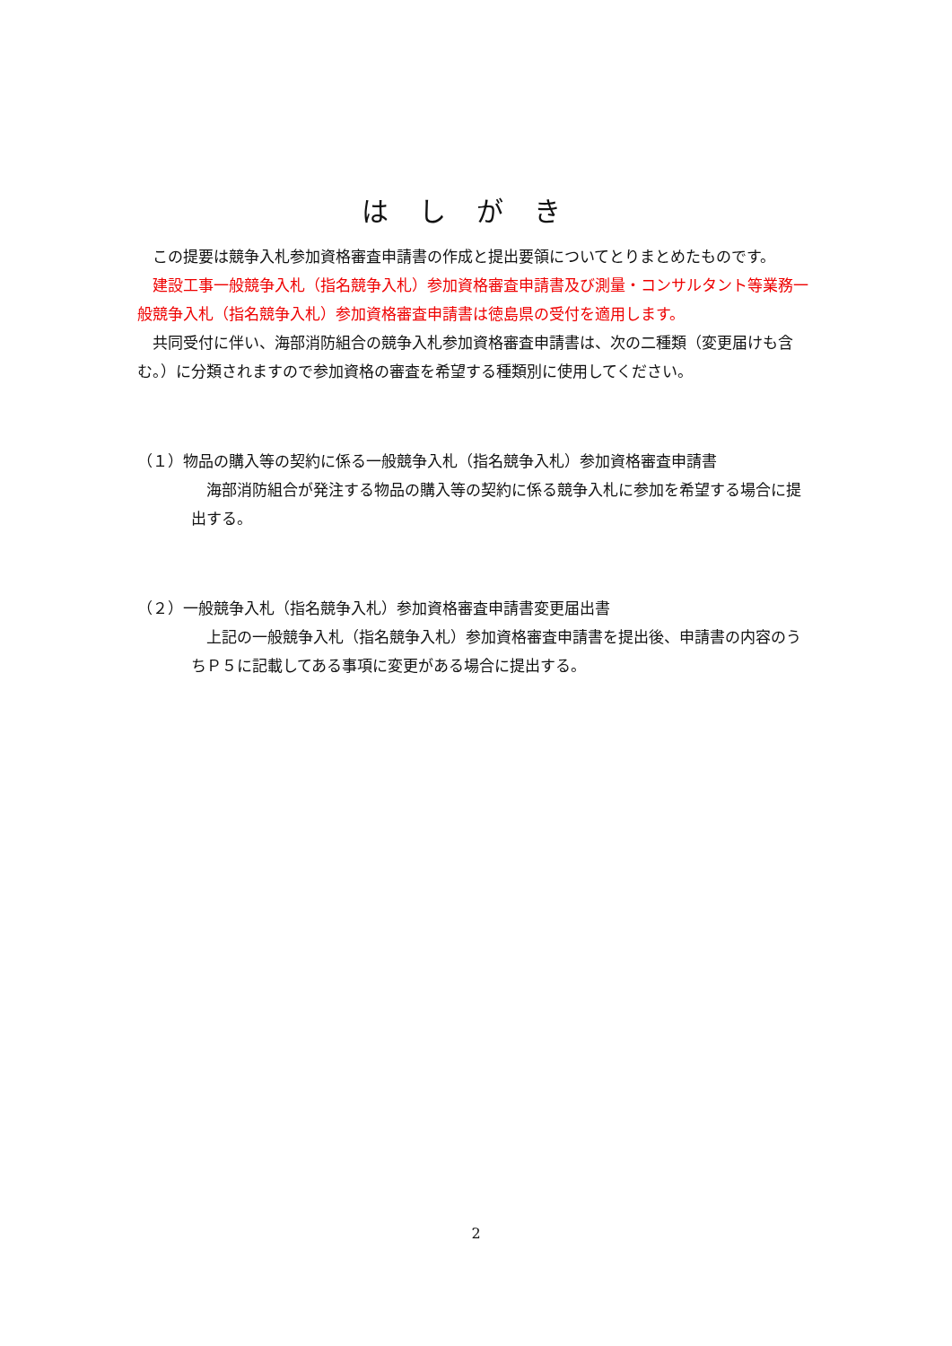はしがき
この提要は競争入札参加資格審査申請書の作成と提出要領についてとりまとめたものです。
建設工事一般競争入札（指名競争入札）参加資格審査申請書及び測量・コンサルタント等業務一般競争入札（指名競争入札）参加資格審査申請書は徳島県の受付を適用します。
共同受付に伴い、海部消防組合の競争入札参加資格審査申請書は、次の二種類（変更届けも含む。）に分類されますので参加資格の審査を希望する種類別に使用してください。
（１）物品の購入等の契約に係る一般競争入札（指名競争入札）参加資格審査申請書
海部消防組合が発注する物品の購入等の契約に係る競争入札に参加を希望する場合に提出する。
（２）一般競争入札（指名競争入札）参加資格審査申請書変更届出書
上記の一般競争入札（指名競争入札）参加資格審査申請書を提出後、申請書の内容のうちＰ５に記載してある事項に変更がある場合に提出する。
2